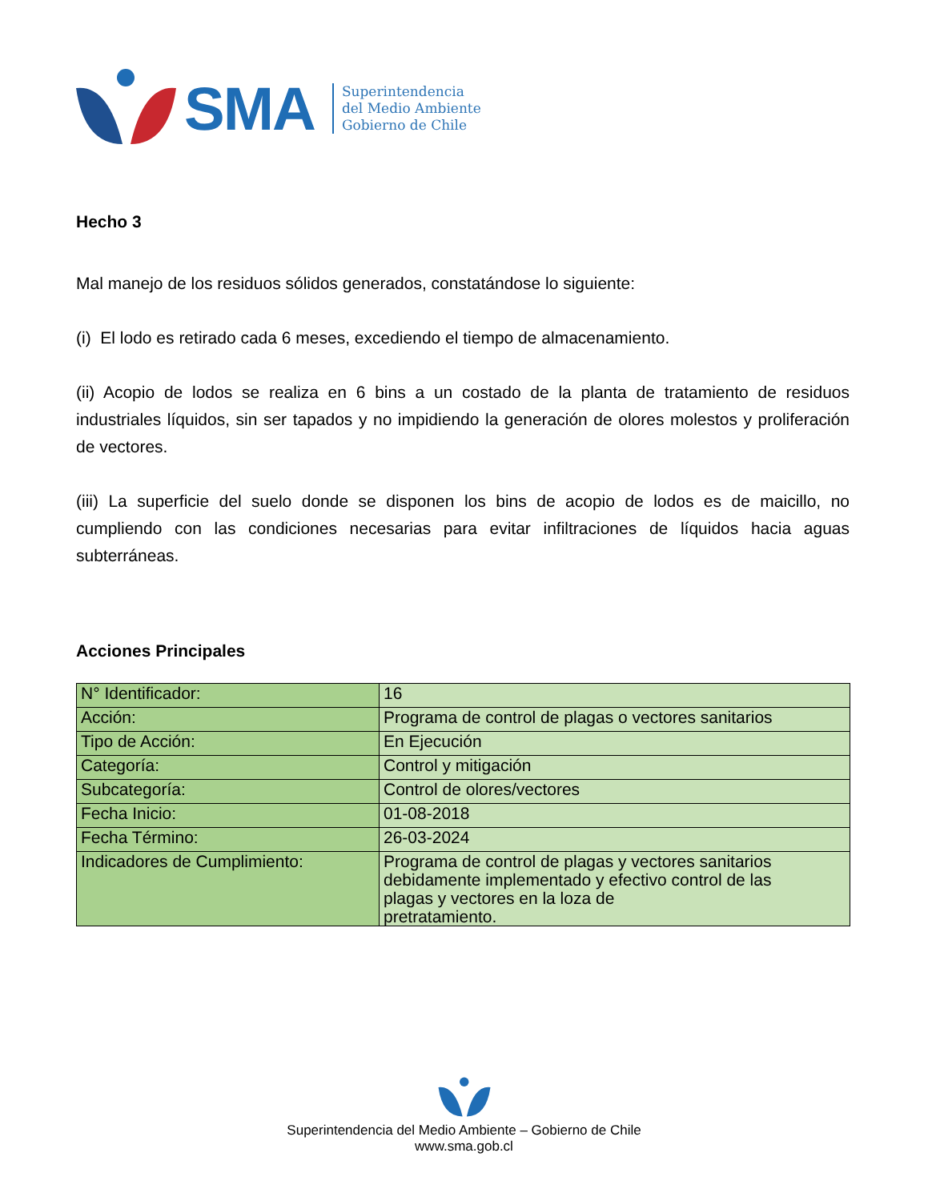SMA
Superintendencia
del Medio Ambiente
Gobierno de Chile
Hecho 3
Mal manejo de los residuos sólidos generados, constatándose lo siguiente:
(i) El lodo es retirado cada 6 meses, excediendo el tiempo de almacenamiento.
(ii) Acopio de lodos se realiza en 6 bins a un costado de la planta de tratamiento de residuos industriales líquidos, sin ser tapados y no impidiendo la generación de olores molestos y proliferación de vectores.
(iii) La superficie del suelo donde se disponen los bins de acopio de lodos es de maicillo, no cumpliendo con las condiciones necesarias para evitar infiltraciones de líquidos hacia aguas subterráneas.
Acciones Principales
| N° Identificador: | 16 |
| Acción: | Programa de control de plagas o vectores sanitarios |
| Tipo de Acción: | En Ejecución |
| Categoría: | Control y mitigación |
| Subcategoría: | Control de olores/vectores |
| Fecha Inicio: | 01-08-2018 |
| Fecha Término: | 26-03-2024 |
| Indicadores de Cumplimiento: | Programa de control de plagas y vectores sanitarios debidamente implementado y efectivo control de las plagas y vectores en la loza de pretratamiento. |
Superintendencia del Medio Ambiente – Gobierno de Chile
www.sma.gob.cl